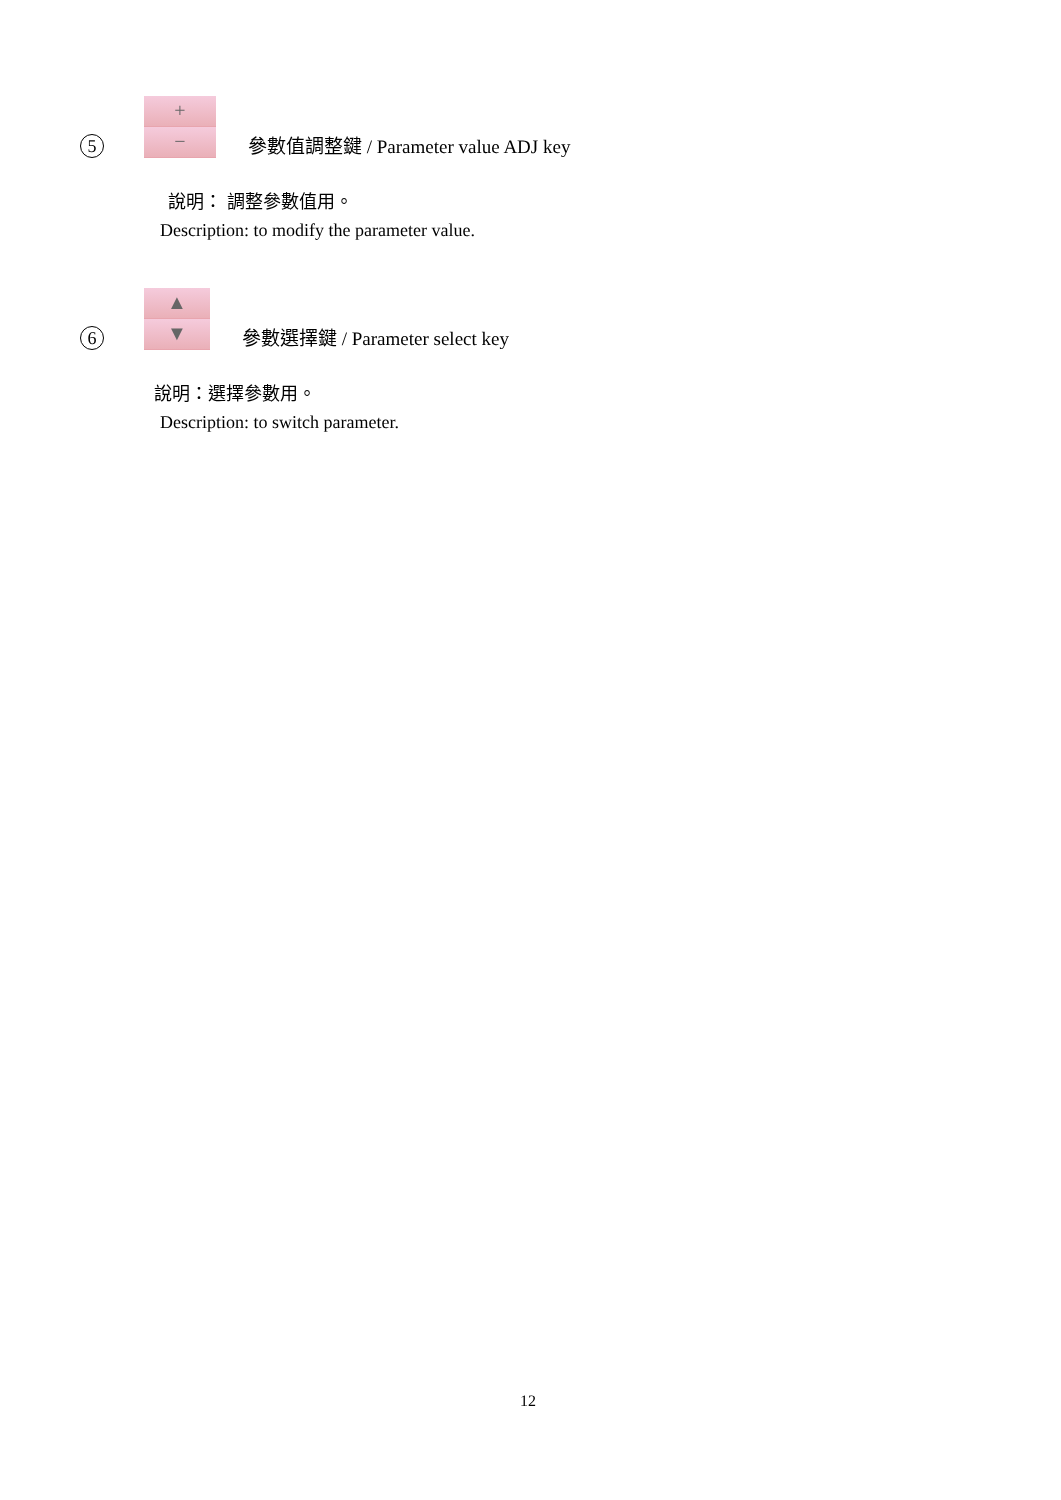5
+
−
參數值調整鍵 / Parameter value ADJ key
說明： 調整參數值用。
Description: to modify the parameter value.
6
▲
▼
參數選擇鍵 / Parameter select key
說明：選擇參數用。
Description: to switch parameter.
12